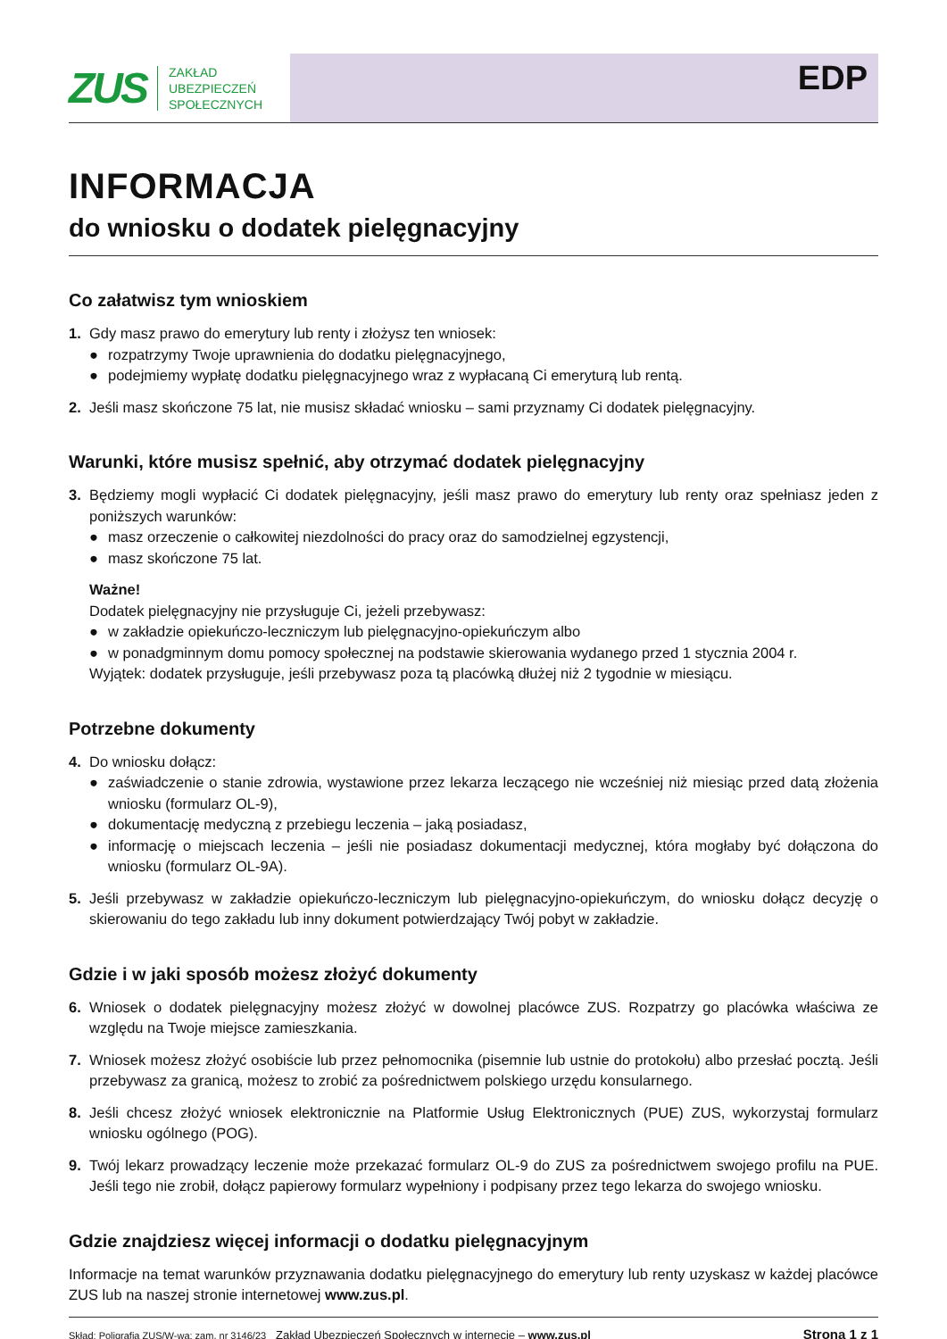ZUS ZAKŁAD
UBEZPIECZEŃ
SPOŁECZNYCH
EDP
INFORMACJA
do wniosku o dodatek pielęgnacyjny
Co załatwisz tym wnioskiem
1. Gdy masz prawo do emerytury lub renty i złożysz ten wniosek:
● rozpatrzymy Twoje uprawnienia do dodatku pielęgnacyjnego,
● podejmiemy wypłatę dodatku pielęgnacyjnego wraz z wypłacaną Ci emeryturą lub rentą.
2. Jeśli masz skończone 75 lat, nie musisz składać wniosku – sami przyznamy Ci dodatek pielęgnacyjny.
Warunki, które musisz spełnić, aby otrzymać dodatek pielęgnacyjny
3. Będziemy mogli wypłacić Ci dodatek pielęgnacyjny, jeśli masz prawo do emerytury lub renty oraz spełniasz jeden z poniższych warunków:
● masz orzeczenie o całkowitej niezdolności do pracy oraz do samodzielnej egzystencji,
● masz skończone 75 lat.
Ważne!
Dodatek pielęgnacyjny nie przysługuje Ci, jeżeli przebywasz:
● w zakładzie opiekuńczo-leczniczym lub pielęgnacyjno-opiekuńczym albo
● w ponadgminnym domu pomocy społecznej na podstawie skierowania wydanego przed 1 stycznia 2004 r.
Wyjątek: dodatek przysługuje, jeśli przebywasz poza tą placówką dłużej niż 2 tygodnie w miesiącu.
Potrzebne dokumenty
4. Do wniosku dołącz:
● zaświadczenie o stanie zdrowia, wystawione przez lekarza leczącego nie wcześniej niż miesiąc przed datą złożenia wniosku (formularz OL-9),
● dokumentację medyczną z przebiegu leczenia – jaką posiadasz,
● informację o miejscach leczenia – jeśli nie posiadasz dokumentacji medycznej, która mogłaby być dołączona do wniosku (formularz OL-9A).
5. Jeśli przebywasz w zakładzie opiekuńczo-leczniczym lub pielęgnacyjno-opiekuńczym, do wniosku dołącz decyzję o skierowaniu do tego zakładu lub inny dokument potwierdzający Twój pobyt w zakładzie.
Gdzie i w jaki sposób możesz złożyć dokumenty
6. Wniosek o dodatek pielęgnacyjny możesz złożyć w dowolnej placówce ZUS. Rozpatrzy go placówka właściwa ze względu na Twoje miejsce zamieszkania.
7. Wniosek możesz złożyć osobiście lub przez pełnomocnika (pisemnie lub ustnie do protokołu) albo przesłać pocztą. Jeśli przebywasz za granicą, możesz to zrobić za pośrednictwem polskiego urzędu konsularnego.
8. Jeśli chcesz złożyć wniosek elektronicznie na Platformie Usług Elektronicznych (PUE) ZUS, wykorzystaj formularz wniosku ogólnego (POG).
9. Twój lekarz prowadzący leczenie może przekazać formularz OL-9 do ZUS za pośrednictwem swojego profilu na PUE. Jeśli tego nie zrobił, dołącz papierowy formularz wypełniony i podpisany przez tego lekarza do swojego wniosku.
Gdzie znajdziesz więcej informacji o dodatku pielęgnacyjnym
Informacje na temat warunków przyznawania dodatku pielęgnacyjnego do emerytury lub renty uzyskasz w każdej placówce ZUS lub na naszej stronie internetowej www.zus.pl.
Skład: Poligrafia ZUS/W-wa; zam. nr 3146/23 Zakład Ubezpieczeń Społecznych w internecie – www.zus.pl Strona 1 z 1